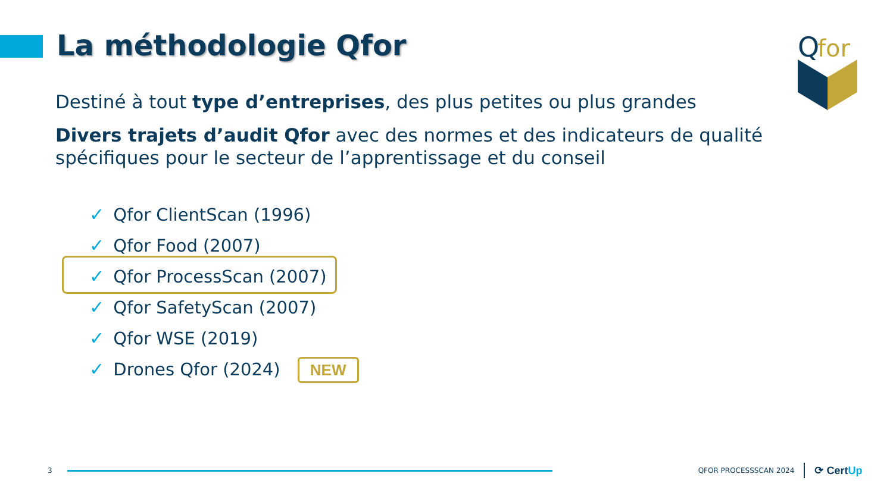La méthodologie Qfor
Q
for
Destiné à tout type d’entreprises, des plus petites ou plus grandes
Divers trajets d’audit Qfor avec des normes et des indicateurs de qualité spécifiques pour le secteur de l’apprentissage et du conseil
✓ Qfor ClientScan (1996)
✓ Qfor Food (2007)
✓ Qfor ProcessScan (2007)
✓ Qfor SafetyScan (2007)
✓ Qfor WSE (2019)
✓ Drones Qfor (2024) NEW
3 QFOR PROCESSSCAN 2024
⟳ CertUp